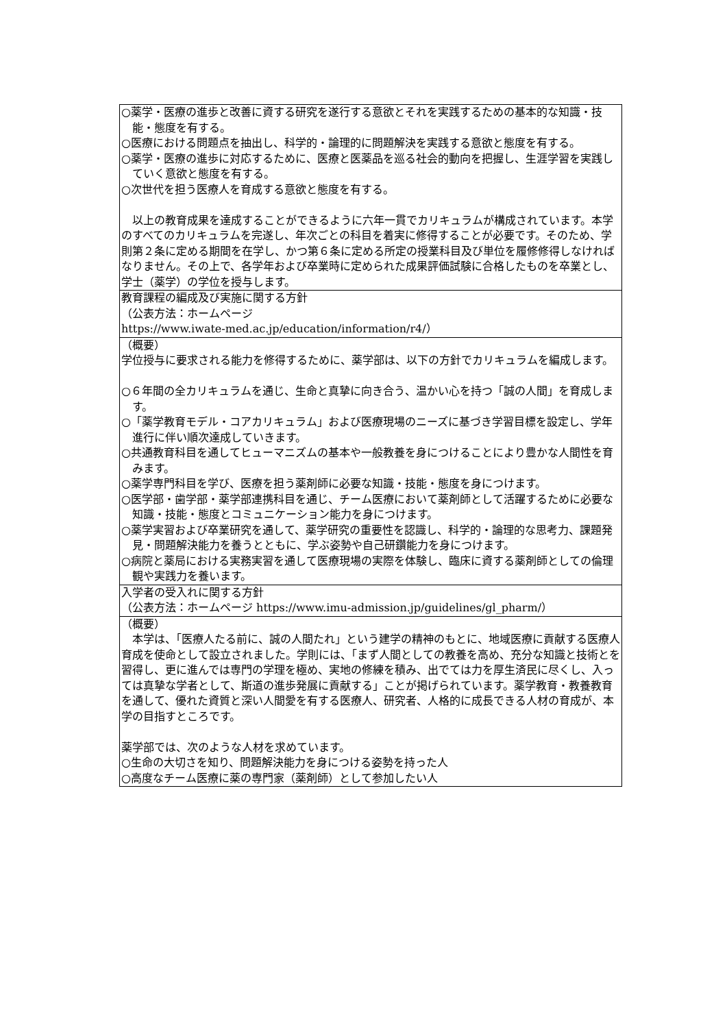| ○薬学・医療の進歩と改善に資する研究を遂行する意欲とそれを実践するための基本的な知識・技能・態度を有する。 ○医療における問題点を抽出し、科学的・論理的に問題解決を実践する意欲と態度を有する。 ○薬学・医療の進歩に対応するために、医療と医薬品を巡る社会的動向を把握し、生涯学習を実践していく意欲と態度を有する。 ○次世代を担う医療人を育成する意欲と態度を有する。 以上の教育成果を達成することができるように六年一貫でカリキュラムが構成されています。本学のすべてのカリキュラムを完遂し、年次ごとの科目を着実に修得することが必要です。そのため、学則第２条に定める期間を在学し、かつ第６条に定める所定の授業科目及び単位を履修修得しなければなりません。その上で、各学年および卒業時に定められた成果評価試験に合格したものを卒業とし、学士（薬学）の学位を授与します。 |
| 教育課程の編成及び実施に関する方針 （公表方法：ホームページ https://www.iwate-med.ac.jp/education/information/r4/） |
| （概要） 学位授与に要求される能力を修得するために、薬学部は、以下の方針でカリキュラムを編成します。 ○６年間の全カリキュラムを通じ、生命と真摯に向き合う、温かい心を持つ「誠の人間」を育成します。 ○「薬学教育モデル・コアカリキュラム」および医療現場のニーズに基づき学習目標を設定し、学年進行に伴い順次達成していきます。 ○共通教育科目を通してヒューマニズムの基本や一般教養を身につけることにより豊かな人間性を育みます。 ○薬学専門科目を学び、医療を担う薬剤師に必要な知識・技能・態度を身につけます。 ○医学部・歯学部・薬学部連携科目を通じ、チーム医療において薬剤師として活躍するために必要な知識・技能・態度とコミュニケーション能力を身につけます。 ○薬学実習および卒業研究を通して、薬学研究の重要性を認識し、科学的・論理的な思考力、課題発見・問題解決能力を養うとともに、学ぶ姿勢や自己研鑽能力を身につけます。 ○病院と薬局における実務実習を通して医療現場の実際を体験し、臨床に資する薬剤師としての倫理観や実践力を養います。 |
| 入学者の受入れに関する方針 （公表方法：ホームページ https://www.imu-admission.jp/guidelines/gl_pharm/） |
| （概要） 本学は、「医療人たる前に、誠の人間たれ」という建学の精神のもとに、地域医療に貢献する医療人育成を使命として設立されました。学則には、「まず人間としての教養を高め、充分な知識と技術とを習得し、更に進んでは専門の学理を極め、実地の修練を積み、出でては力を厚生済民に尽くし、入っては真摯な学者として、斯道の進歩発展に貢献する」ことが掲げられています。薬学教育・教養教育を通して、優れた資質と深い人間愛を有する医療人、研究者、人格的に成長できる人材の育成が、本学の目指すところです。 薬学部では、次のような人材を求めています。 ○生命の大切さを知り、問題解決能力を身につける姿勢を持った人 ○高度なチーム医療に薬の専門家（薬剤師）として参加したい人 |